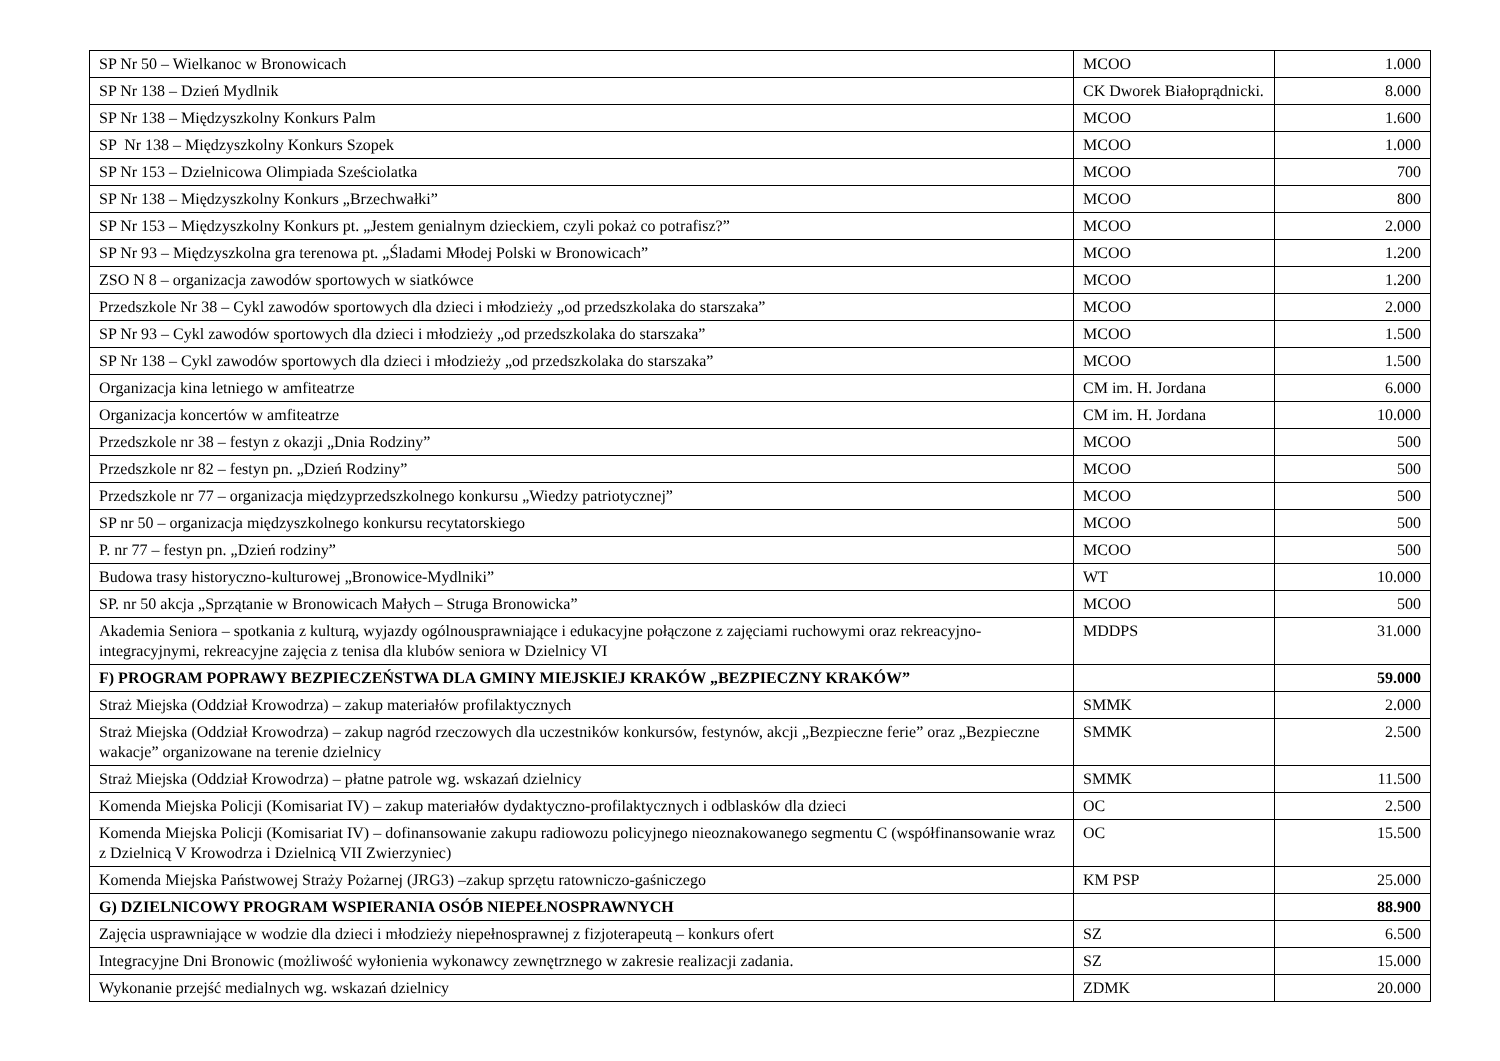| SP Nr 50 – Wielkanoc w Bronowicach | MCOO | 1.000 |
| SP Nr 138 – Dzień Mydlnik | CK Dworek Białoprądnicki. | 8.000 |
| SP Nr 138 – Międzyszkolny Konkurs Palm | MCOO | 1.600 |
| SP Nr 138 – Międzyszkolny Konkurs Szopek | MCOO | 1.000 |
| SP Nr 153 – Dzielnicowa Olimpiada Sześciolatka | MCOO | 700 |
| SP Nr 138 – Międzyszkolny Konkurs „Brzechwałki” | MCOO | 800 |
| SP Nr 153 – Międzyszkolny Konkurs pt. „Jestem genialnym dzieckiem, czyli pokaż co potrafisz?” | MCOO | 2.000 |
| SP Nr 93 – Międzyszkolna gra terenowa pt. „Śladami Młodej Polski w Bronowicach” | MCOO | 1.200 |
| ZSO N 8 – organizacja zawodów sportowych w siatkówce | MCOO | 1.200 |
| Przedszkole Nr 38 – Cykl zawodów sportowych dla dzieci i młodzieży „od przedszkolaka do starszaka” | MCOO | 2.000 |
| SP Nr 93 – Cykl zawodów sportowych dla dzieci i młodzieży „od przedszkolaka do starszaka” | MCOO | 1.500 |
| SP Nr 138 – Cykl zawodów sportowych dla dzieci i młodzieży „od przedszkolaka do starszaka” | MCOO | 1.500 |
| Organizacja kina letniego w amfiteatrze | CM im. H. Jordana | 6.000 |
| Organizacja koncertów w amfiteatrze | CM im. H. Jordana | 10.000 |
| Przedszkole nr 38 – festyn z okazji „Dnia Rodziny” | MCOO | 500 |
| Przedszkole nr 82 – festyn pn. „Dzień Rodziny” | MCOO | 500 |
| Przedszkole nr 77 – organizacja międzyprzedszkolnego konkursu „Wiedzy patriotycznej” | MCOO | 500 |
| SP nr 50 – organizacja międzyszkolnego konkursu recytatorskiego | MCOO | 500 |
| P. nr 77 – festyn pn. „Dzień rodziny” | MCOO | 500 |
| Budowa trasy historyczno-kulturowej „Bronowice-Mydlniki” | WT | 10.000 |
| SP. nr 50 akcja „Sprzątanie w Bronowicach Małych – Struga Bronowicka” | MCOO | 500 |
| Akademia Seniora – spotkania z kulturą, wyjazdy ogólnousprawniające i edukacyjne połączone z zajęciami ruchowymi oraz rekreacyjno-integracyjnymi, rekreacyjne zajęcia z tenisa dla klubów seniora w Dzielnicy VI | MDDPS | 31.000 |
| F) PROGRAM POPRAWY BEZPIECZEŃSTWA DLA GMINY MIEJSKIEJ KRAKÓW „BEZPIECZNY KRAKÓW” | | 59.000 |
| Straż Miejska (Oddział Krowodrza) – zakup materiałów profilaktycznych | SMMK | 2.000 |
| Straż Miejska (Oddział Krowodrza) – zakup nagród rzeczowych dla uczestników konkursów, festynów, akcji „Bezpieczne ferie” oraz „Bezpieczne wakacje” organizowane na terenie dzielnicy | SMMK | 2.500 |
| Straż Miejska (Oddział Krowodrza) – płatne patrole wg. wskazań dzielnicy | SMMK | 11.500 |
| Komenda Miejska Policji (Komisariat IV) – zakup materiałów dydaktyczno-profilaktycznych i odblasków dla dzieci | OC | 2.500 |
| Komenda Miejska Policji (Komisariat IV) – dofinansowanie zakupu radiowozu policyjnego nieoznakowanego segmentu C (współfinansowanie wraz z Dzielnicą V Krowodrza i Dzielnicą VII Zwierzyniec) | OC | 15.500 |
| Komenda Miejska Państwowej Straży Pożarnej (JRG3) –zakup sprzętu ratowniczo-gaśniczego | KM PSP | 25.000 |
| G) DZIELNICOWY PROGRAM WSPIERANIA OSÓB NIEPEŁNOSPRAWNYCH | | 88.900 |
| Zajęcia usprawniające w wodzie dla dzieci i młodzieży niepełnosprawnej z fizjoterapeutą – konkurs ofert | SZ | 6.500 |
| Integracyjne Dni Bronowic (możliwość wyłonienia wykonawcy zewnętrznego w zakresie realizacji zadania. | SZ | 15.000 |
| Wykonanie przejść medialnych wg. wskazań dzielnicy | ZDMK | 20.000 |